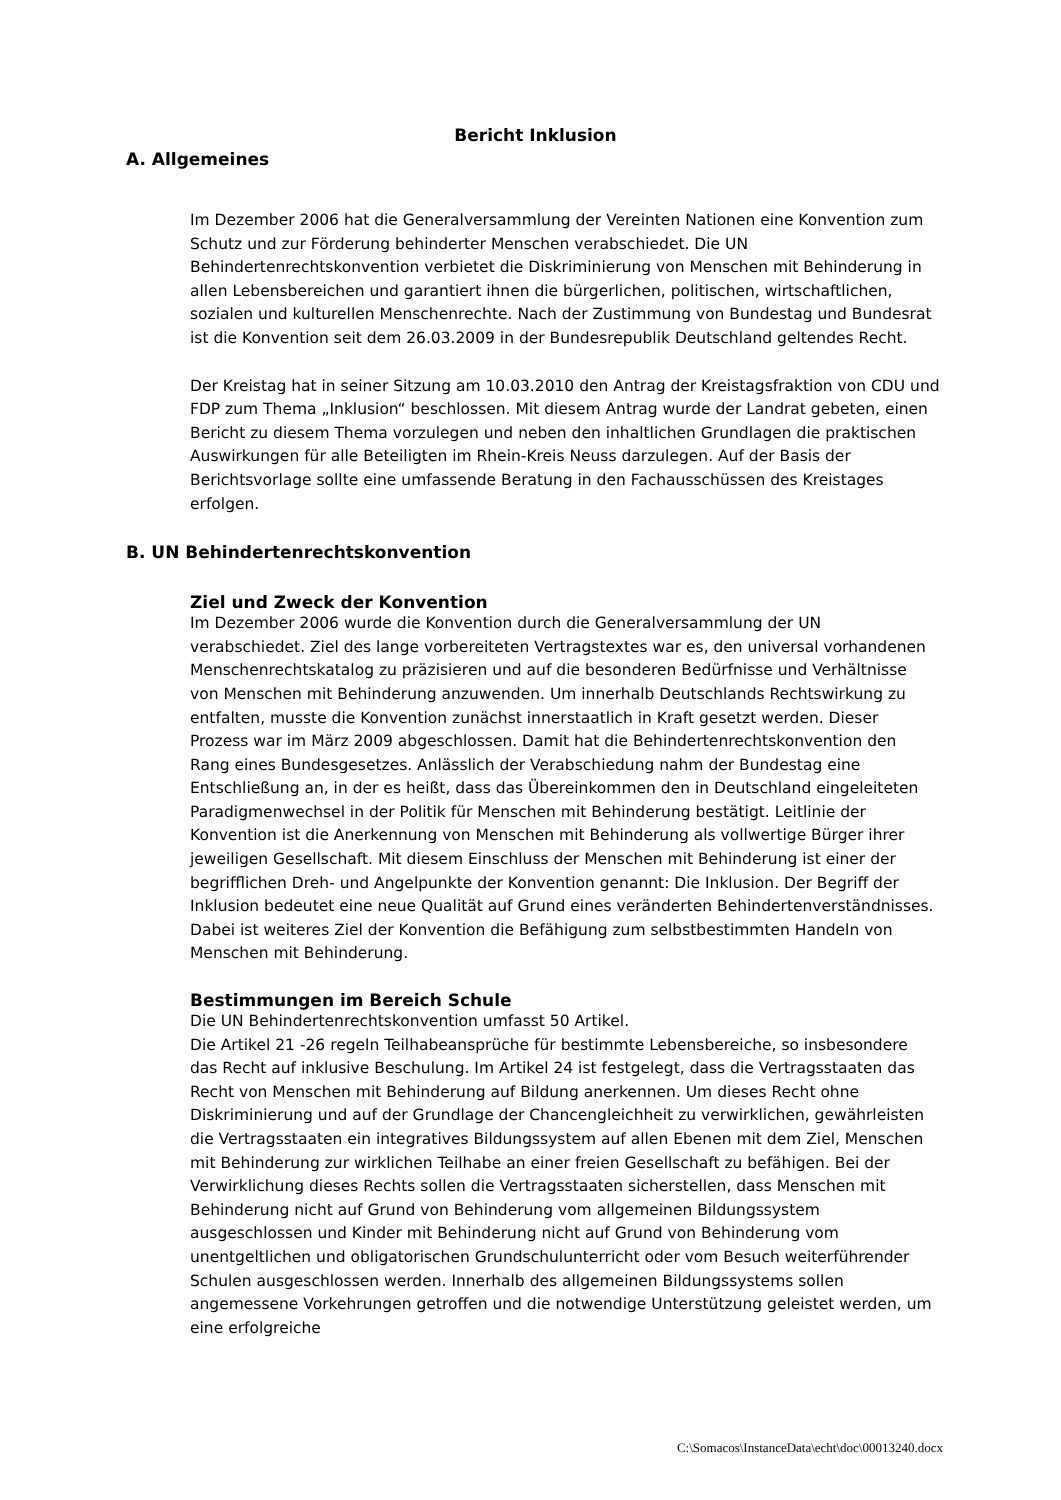Bericht Inklusion
A. Allgemeines
Im Dezember 2006 hat die Generalversammlung der Vereinten Nationen eine Konvention zum Schutz und zur Förderung behinderter Menschen verabschiedet. Die UN Behindertenrechtskonvention verbietet die Diskriminierung von Menschen mit Behinderung in allen Lebensbereichen und garantiert ihnen die bürgerlichen, politischen, wirtschaftlichen, sozialen und kulturellen Menschenrechte. Nach der Zustimmung von Bundestag und Bundesrat ist die Konvention seit dem 26.03.2009 in der Bundesrepublik Deutschland geltendes Recht.
Der Kreistag hat in seiner Sitzung am 10.03.2010 den Antrag der Kreistagsfraktion von CDU und FDP zum Thema „Inklusion“ beschlossen. Mit diesem Antrag wurde der Landrat gebeten, einen Bericht zu diesem Thema vorzulegen und neben den inhaltlichen Grundlagen die praktischen Auswirkungen für alle Beteiligten im Rhein-Kreis Neuss darzulegen. Auf der Basis der Berichtsvorlage sollte eine umfassende Beratung in den Fachausschüssen des Kreistages erfolgen.
B. UN Behindertenrechtskonvention
Ziel und Zweck der Konvention
Im Dezember 2006 wurde die Konvention durch die Generalversammlung der UN verabschiedet. Ziel des lange vorbereiteten Vertragstextes war es, den universal vorhandenen Menschenrechtskatalog zu präzisieren und auf die besonderen Bedürfnisse und Verhältnisse von Menschen mit Behinderung anzuwenden. Um innerhalb Deutschlands Rechtswirkung zu entfalten, musste die Konvention zunächst innerstaatlich in Kraft gesetzt werden. Dieser Prozess war im März 2009 abgeschlossen. Damit hat die Behindertenrechtskonvention den Rang eines Bundesgesetzes. Anlässlich der Verabschiedung nahm der Bundestag eine Entschließung an, in der es heißt, dass das Übereinkommen den in Deutschland eingeleiteten Paradigmenwechsel in der Politik für Menschen mit Behinderung bestätigt. Leitlinie der Konvention ist die Anerkennung von Menschen mit Behinderung als vollwertige Bürger ihrer jeweiligen Gesellschaft. Mit diesem Einschluss der Menschen mit Behinderung ist einer der begrifflichen Dreh- und Angelpunkte der Konvention genannt: Die Inklusion. Der Begriff der Inklusion bedeutet eine neue Qualität auf Grund eines veränderten Behindertenverständnisses. Dabei ist weiteres Ziel der Konvention die Befähigung zum selbstbestimmten Handeln von Menschen mit Behinderung.
Bestimmungen im Bereich Schule
Die UN Behindertenrechtskonvention umfasst 50 Artikel.
Die Artikel 21 -26 regeln Teilhabeansprüche für bestimmte Lebensbereiche, so insbesondere das Recht auf inklusive Beschulung. Im Artikel 24 ist festgelegt, dass die Vertragsstaaten das Recht von Menschen mit Behinderung auf Bildung anerkennen. Um dieses Recht ohne Diskriminierung und auf der Grundlage der Chancengleichheit zu verwirklichen, gewährleisten die Vertragsstaaten ein integratives Bildungssystem auf allen Ebenen mit dem Ziel, Menschen mit Behinderung zur wirklichen Teilhabe an einer freien Gesellschaft zu befähigen. Bei der Verwirklichung dieses Rechts sollen die Vertragsstaaten sicherstellen, dass Menschen mit Behinderung nicht auf Grund von Behinderung vom allgemeinen Bildungssystem ausgeschlossen und Kinder mit Behinderung nicht auf Grund von Behinderung vom unentgeltlichen und obligatorischen Grundschulunterricht oder vom Besuch weiterführender Schulen ausgeschlossen werden. Innerhalb des allgemeinen Bildungssystems sollen angemessene Vorkehrungen getroffen und die notwendige Unterstützung geleistet werden, um eine erfolgreiche
C:\Somacos\InstanceData\echt\doc\00013240.docx